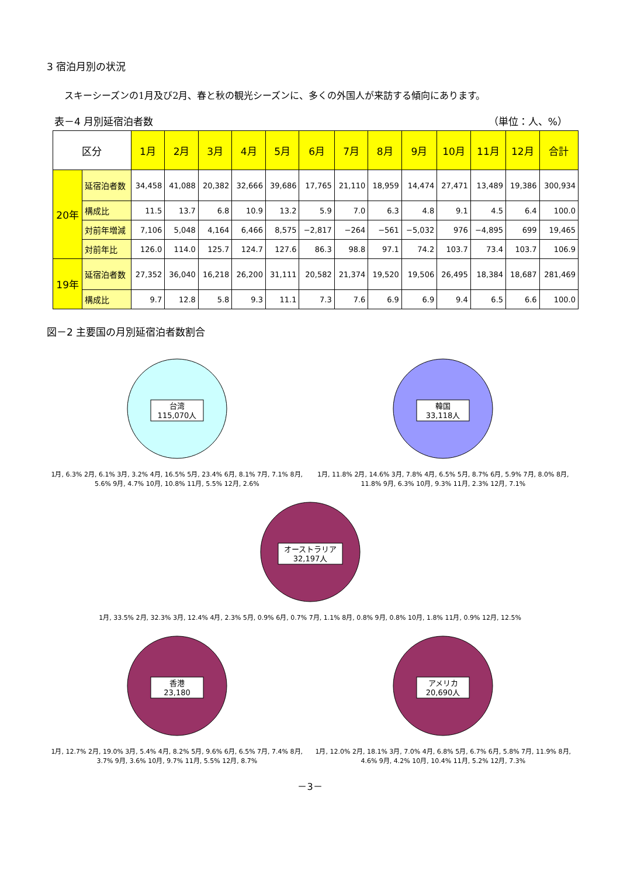3 宿泊月別の状況
スキーシーズンの1月及び2月、春と秋の観光シーズンに、多くの外国人が来訪する傾向にあります。
表－4 月別延宿泊者数 （単位：人、%）
| 区分 | | 1月 | 2月 | 3月 | 4月 | 5月 | 6月 | 7月 | 8月 | 9月 | 10月 | 11月 | 12月 | 合計 |
| --- | --- | --- | --- | --- | --- | --- | --- | --- | --- | --- | --- | --- | --- | --- |
| 20年 | 延宿泊者数 | 34,458 | 41,088 | 20,382 | 32,666 | 39,686 | 17,765 | 21,110 | 18,959 | 14,474 | 27,471 | 13,489 | 19,386 | 300,934 |
| | 構成比 | 11.5 | 13.7 | 6.8 | 10.9 | 13.2 | 5.9 | 7.0 | 6.3 | 4.8 | 9.1 | 4.5 | 6.4 | 100.0 |
| | 対前年増減 | 7,106 | 5,048 | 4,164 | 6,466 | 8,575 | −2,817 | −264 | −561 | −5,032 | 976 | −4,895 | 699 | 19,465 |
| | 対前年比 | 126.0 | 114.0 | 125.7 | 124.7 | 127.6 | 86.3 | 98.8 | 97.1 | 74.2 | 103.7 | 73.4 | 103.7 | 106.9 |
| 19年 | 延宿泊者数 | 27,352 | 36,040 | 16,218 | 26,200 | 31,111 | 20,582 | 21,374 | 19,520 | 19,506 | 26,495 | 18,384 | 18,687 | 281,469 |
| | 構成比 | 9.7 | 12.8 | 5.8 | 9.3 | 11.1 | 7.3 | 7.6 | 6.9 | 6.9 | 9.4 | 6.5 | 6.6 | 100.0 |
図－2 主要国の月別延宿泊者数割合
台湾
115,070人
1月, 6.3% 2月, 6.1% 3月, 3.2% 4月, 16.5% 5月, 23.4% 6月, 8.1% 7月, 7.1% 8月, 5.6% 9月, 4.7% 10月, 10.8% 11月, 5.5% 12月, 2.6%
韓国
33,118人
1月, 11.8% 2月, 14.6% 3月, 7.8% 4月, 6.5% 5月, 8.7% 6月, 5.9% 7月, 8.0% 8月, 11.8% 9月, 6.3% 10月, 9.3% 11月, 2.3% 12月, 7.1%
オーストラリア
32,197人
1月, 33.5% 2月, 32.3% 3月, 12.4% 4月, 2.3% 5月, 0.9% 6月, 0.7% 7月, 1.1% 8月, 0.8% 9月, 0.8% 10月, 1.8% 11月, 0.9% 12月, 12.5%
香港
23,180
1月, 12.7% 2月, 19.0% 3月, 5.4% 4月, 8.2% 5月, 9.6% 6月, 6.5% 7月, 7.4% 8月, 3.7% 9月, 3.6% 10月, 9.7% 11月, 5.5% 12月, 8.7%
アメリカ
20,690人
1月, 12.0% 2月, 18.1% 3月, 7.0% 4月, 6.8% 5月, 6.7% 6月, 5.8% 7月, 11.9% 8月, 4.6% 9月, 4.2% 10月, 10.4% 11月, 5.2% 12月, 7.3%
－3－